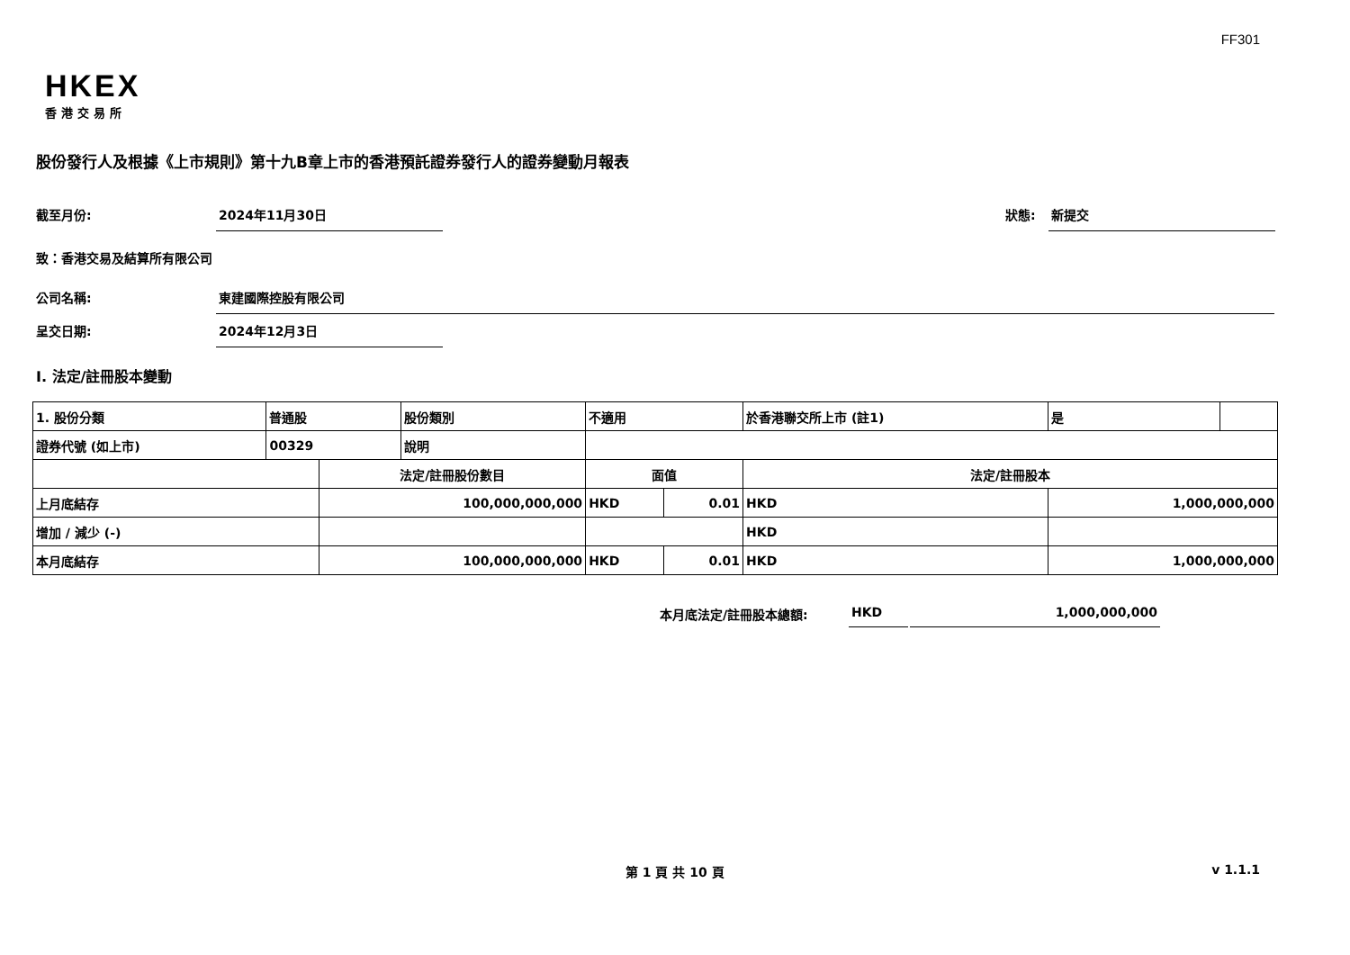FF301
HKEX
香港交易所
股份發行人及根據《上市規則》第十九B章上市的香港預託證券發行人的證券變動月報表
截至月份: 2024年11月30日
狀態: 新提交
致：香港交易及結算所有限公司
公司名稱: 東建國際控股有限公司
呈交日期: 2024年12月3日
I. 法定/註冊股本變動
| 1. 股份分類 | 普通股 | | 股份類別 | 不適用 | | | 於香港聯交所上市 (註1) | | 是 | |
| 證券代號 (如上市) | 00329 | | 說明 | | | | | | | |
| | | 法定/註冊股份數目 | | | 面值 | | 法定/註冊股本 | | | |
| 上月底結存 | | 100,000,000,000 | | | HKD | 0.01 | HKD | 1,000,000,000 | | |
| 增加 / 減少 (-) | | | | | | | HKD | | | |
| 本月底結存 | | 100,000,000,000 | | | HKD | 0.01 | HKD | 1,000,000,000 | | |
本月底法定/註冊股本總額: HKD 1,000,000,000
第 1 頁 共 10 頁 v 1.1.1